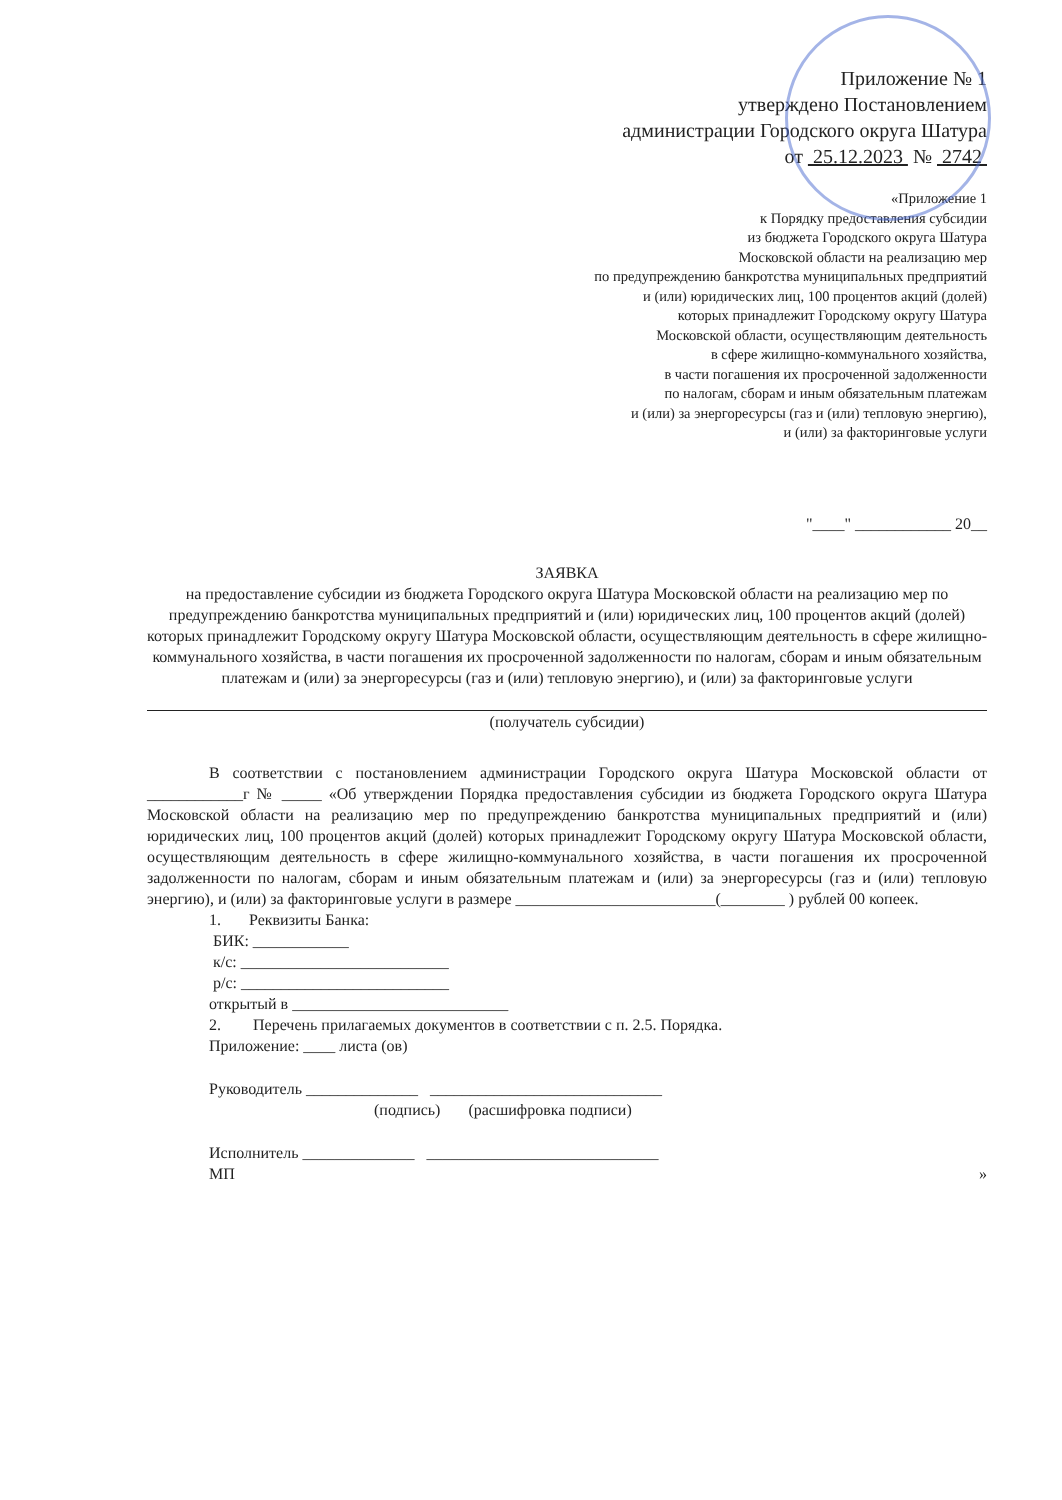Приложение № 1
утверждено Постановлением
администрации Городского округа Шатура
от 25.12.2023 № 2742
«Приложение 1
к Порядку предоставления субсидии
из бюджета Городского округа Шатура
Московской области на реализацию мер
по предупреждению банкротства муниципальных предприятий
и (или) юридических лиц, 100 процентов акций (долей)
которых принадлежит Городскому округу Шатура
Московской области, осуществляющим деятельность
в сфере жилищно-коммунального хозяйства,
в части погашения их просроченной задолженности
по налогам, сборам и иным обязательным платежам
и (или) за энергоресурсы (газ и (или) тепловую энергию),
и (или) за факторинговые услуги
"____" ____________ 20__
ЗАЯВКА
на предоставление субсидии из бюджета Городского округа Шатура Московской области на реализацию мер по предупреждению банкротства муниципальных предприятий и (или) юридических лиц, 100 процентов акций (долей) которых принадлежит Городскому округу Шатура Московской области, осуществляющим деятельность в сфере жилищно-коммунального хозяйства, в части погашения их просроченной задолженности по налогам, сборам и иным обязательным платежам и (или) за энергоресурсы (газ и (или) тепловую энергию), и (или) за факторинговые услуги
(получатель субсидии)
В соответствии с постановлением администрации Городского округа Шатура Московской области от ____________г № _____ «Об утверждении Порядка предоставления субсидии из бюджета Городского округа Шатура Московской области на реализацию мер по предупреждению банкротства муниципальных предприятий и (или) юридических лиц, 100 процентов акций (долей) которых принадлежит Городскому округу Шатура Московской области, осуществляющим деятельность в сфере жилищно-коммунального хозяйства, в части погашения их просроченной задолженности по налогам, сборам и иным обязательным платежам и (или) за энергоресурсы (газ и (или) тепловую энергию), и (или) за факторинговые услуги в размере _________________________(________ ) рублей 00 копеек.
1. Реквизиты Банка:
БИК: ____________
к/с: __________________________
р/с: __________________________
открытый в ___________________________
2. Перечень прилагаемых документов в соответствии с п. 2.5. Порядка.
Приложение: ____ листа (ов)
Руководитель ______________ _____________________________
(подпись) (расшифровка подписи)
Исполнитель ______________ _____________________________
МП »